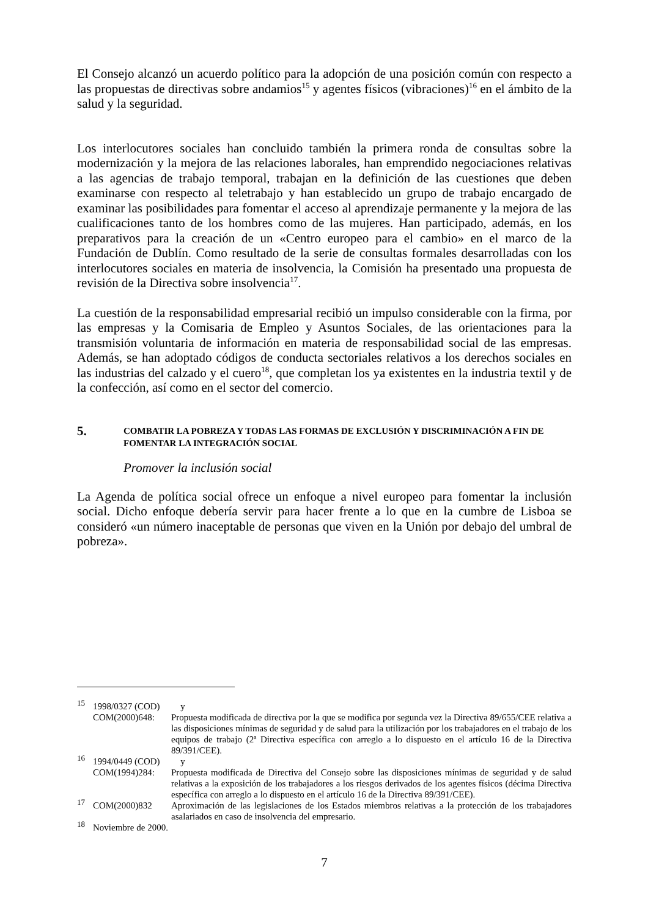El Consejo alcanzó un acuerdo político para la adopción de una posición común con respecto a las propuestas de directivas sobre andamios<sup>15</sup> y agentes físicos (vibraciones)<sup>16</sup> en el ámbito de la salud y la seguridad.
Los interlocutores sociales han concluido también la primera ronda de consultas sobre la modernización y la mejora de las relaciones laborales, han emprendido negociaciones relativas a las agencias de trabajo temporal, trabajan en la definición de las cuestiones que deben examinarse con respecto al teletrabajo y han establecido un grupo de trabajo encargado de examinar las posibilidades para fomentar el acceso al aprendizaje permanente y la mejora de las cualificaciones tanto de los hombres como de las mujeres. Han participado, además, en los preparativos para la creación de un «Centro europeo para el cambio» en el marco de la Fundación de Dublín. Como resultado de la serie de consultas formales desarrolladas con los interlocutores sociales en materia de insolvencia, la Comisión ha presentado una propuesta de revisión de la Directiva sobre insolvencia<sup>17</sup>.
La cuestión de la responsabilidad empresarial recibió un impulso considerable con la firma, por las empresas y la Comisaria de Empleo y Asuntos Sociales, de las orientaciones para la transmisión voluntaria de información en materia de responsabilidad social de las empresas. Además, se han adoptado códigos de conducta sectoriales relativos a los derechos sociales en las industrias del calzado y el cuero<sup>18</sup>, que completan los ya existentes en la industria textil y de la confección, así como en el sector del comercio.
5. COMBATIR LA POBREZA Y TODAS LAS FORMAS DE EXCLUSIÓN Y DISCRIMINACIÓN A FIN DE FOMENTAR LA INTEGRACIÓN SOCIAL
Promover la inclusión social
La Agenda de política social ofrece un enfoque a nivel europeo para fomentar la inclusión social. Dicho enfoque debería servir para hacer frente a lo que en la cumbre de Lisboa se consideró «un número inaceptable de personas que viven en la Unión por debajo del umbral de pobreza».
<sup>15</sup> 1998/0327 (COD) y
COM(2000)648: Propuesta modificada de directiva por la que se modifica por segunda vez la Directiva 89/655/CEE relativa a las disposiciones mínimas de seguridad y de salud para la utilización por los trabajadores en el trabajo de los equipos de trabajo (2ª Directiva específica con arreglo a lo dispuesto en el artículo 16 de la Directiva 89/391/CEE).
<sup>16</sup> 1994/0449 (COD) y
COM(1994)284: Propuesta modificada de Directiva del Consejo sobre las disposiciones mínimas de seguridad y de salud relativas a la exposición de los trabajadores a los riesgos derivados de los agentes físicos (décima Directiva específica con arreglo a lo dispuesto en el artículo 16 de la Directiva 89/391/CEE).
<sup>17</sup> COM(2000)832 Aproximación de las legislaciones de los Estados miembros relativas a la protección de los trabajadores asalariados en caso de insolvencia del empresario.
<sup>18</sup> Noviembre de 2000.
7